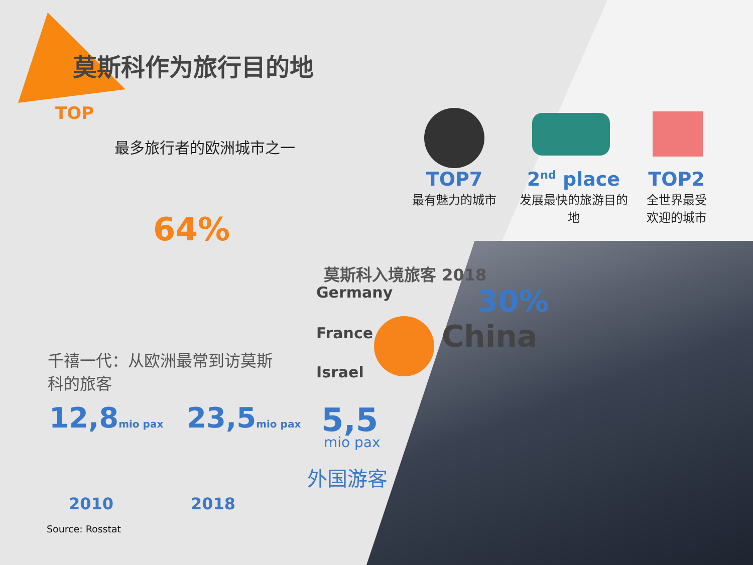莫斯科作为旅行目的地
TOP
最多旅行者的欧洲城市之一
TOP7
最有魅力的城市
2<sup>nd</sup> place
发展最快的旅游目的地
TOP2
全世界最受欢迎的城市
64%
千禧一代：从欧洲最常到访莫斯科的旅客
莫斯科入境旅客 2018
Germany
France
Israel
30%
China
12,8mio pax 23,5mio pax
2010 2018
5,5
mio pax
外国游客
Source: Rosstat